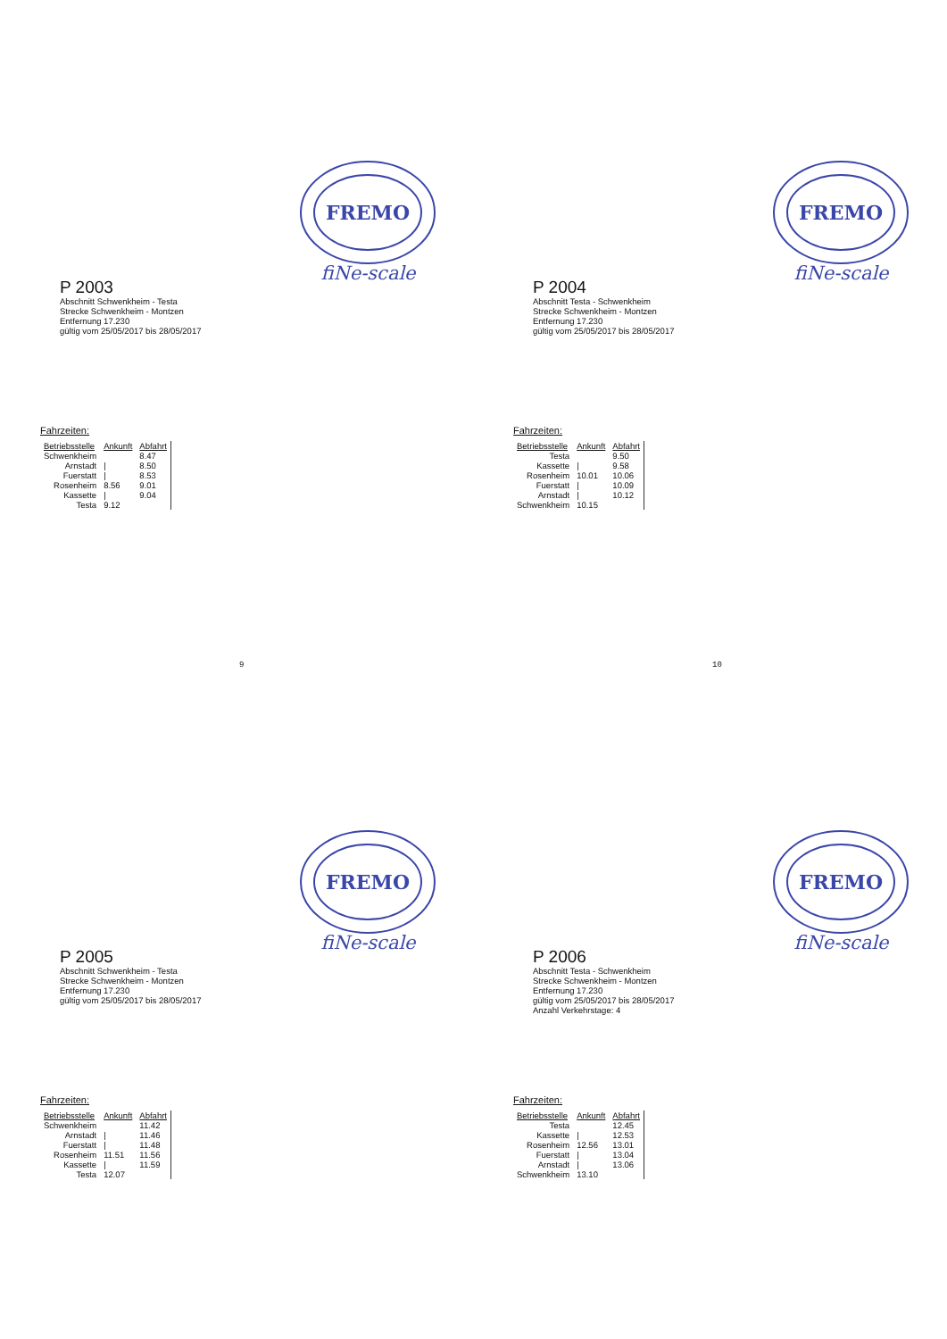FREMO
fiNe-scale
P 2003
Abschnitt Schwenkheim - Testa
Strecke Schwenkheim - Montzen
Entfernung 17.230
gültig vom 25/05/2017 bis 28/05/2017
Fahrzeiten:
| Betriebsstelle | Ankunft | Abfahrt |
| --- | --- | --- |
| Schwenkheim | | 8.47 |
| Arnstadt | / | 8.50 |
| Fuerstatt | / | 8.53 |
| Rosenheim | 8.56 | 9.01 |
| Kassette | / | 9.04 |
| Testa | 9.12 | |
9
FREMO
fiNe-scale
P 2004
Abschnitt Testa - Schwenkheim
Strecke Schwenkheim - Montzen
Entfernung 17.230
gültig vom 25/05/2017 bis 28/05/2017
Fahrzeiten:
| Betriebsstelle | Ankunft | Abfahrt |
| --- | --- | --- |
| Testa | | 9.50 |
| Kassette | / | 9.58 |
| Rosenheim | 10.01 | 10.06 |
| Fuerstatt | / | 10.09 |
| Arnstadt | / | 10.12 |
| Schwenkheim | 10.15 | |
10
FREMO
fiNe-scale
P 2005
Abschnitt Schwenkheim - Testa
Strecke Schwenkheim - Montzen
Entfernung 17.230
gültig vom 25/05/2017 bis 28/05/2017
Fahrzeiten:
| Betriebsstelle | Ankunft | Abfahrt |
| --- | --- | --- |
| Schwenkheim | | 11.42 |
| Arnstadt | / | 11.46 |
| Fuerstatt | / | 11.48 |
| Rosenheim | 11.51 | 11.56 |
| Kassette | / | 11.59 |
| Testa | 12.07 | |
FREMO
fiNe-scale
P 2006
Abschnitt Testa - Schwenkheim
Strecke Schwenkheim - Montzen
Entfernung 17.230
gültig vom 25/05/2017 bis 28/05/2017
Anzahl Verkehrstage: 4
Fahrzeiten:
| Betriebsstelle | Ankunft | Abfahrt |
| --- | --- | --- |
| Testa | | 12.45 |
| Kassette | / | 12.53 |
| Rosenheim | 12.56 | 13.01 |
| Fuerstatt | / | 13.04 |
| Arnstadt | / | 13.06 |
| Schwenkheim | 13.10 | |